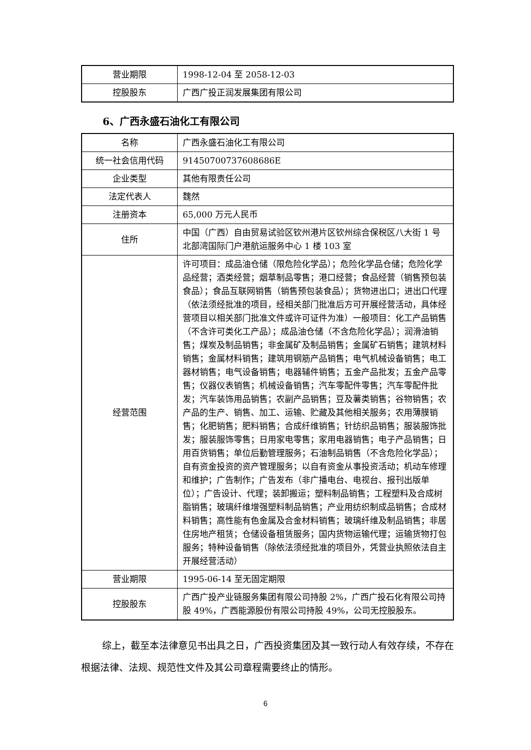| 营业期限 | 1998-12-04 至 2058-12-03 |
| 控股股东 | 广西广投正润发展集团有限公司 |
6、广西永盛石油化工有限公司
| 名称 | 广西永盛石油化工有限公司 |
| 统一社会信用代码 | 91450700737608686E |
| 企业类型 | 其他有限责任公司 |
| 法定代表人 | 魏然 |
| 注册资本 | 65,000 万元人民币 |
| 住所 | 中国（广西）自由贸易试验区钦州港片区钦州综合保税区八大街 1 号北部湾国际门户港航运服务中心 1 楼 103 室 |
| 经营范围 | 许可项目：成品油仓储（限危险化学品）；危险化学品仓储；危险化学品经营；酒类经营；烟草制品零售；港口经营；食品经营（销售预包装食品）；食品互联网销售（销售预包装食品）；货物进出口；进出口代理（依法须经批准的项目，经相关部门批准后方可开展经营活动，具体经营项目以相关部门批准文件或许可证件为准）一般项目：化工产品销售（不含许可类化工产品）；成品油仓储（不含危险化学品）；润滑油销售；煤炭及制品销售；非金属矿及制品销售；金属矿石销售；建筑材料销售；金属材料销售；建筑用钢筋产品销售；电气机械设备销售；电工器材销售；电气设备销售；电器辅件销售；五金产品批发；五金产品零售；仪器仪表销售；机械设备销售；汽车零配件零售；汽车零配件批发；汽车装饰用品销售；农副产品销售；豆及薯类销售；谷物销售；农产品的生产、销售、加工、运输、贮藏及其他相关服务；农用薄膜销售；化肥销售；肥料销售；合成纤维销售；针纺织品销售；服装服饰批发；服装服饰零售；日用家电零售；家用电器销售；电子产品销售；日用百货销售；单位后勤管理服务；石油制品销售（不含危险化学品）；自有资金投资的资产管理服务；以自有资金从事投资活动；机动车修理和维护；广告制作；广告发布（非广播电台、电视台、报刊出版单位）；广告设计、代理；装卸搬运；塑料制品销售；工程塑料及合成树脂销售；玻璃纤维增强塑料制品销售；产业用纺织制成品销售；合成材料销售；高性能有色金属及合金材料销售；玻璃纤维及制品销售；非居住房地产租赁；仓储设备租赁服务；国内货物运输代理；运输货物打包服务；特种设备销售（除依法须经批准的项目外，凭营业执照依法自主开展经营活动） |
| 营业期限 | 1995-06-14 至无固定期限 |
| 控股股东 | 广西广投产业链服务集团有限公司持股 2%，广西广投石化有限公司持股 49%，广西能源股份有限公司持股 49%，公司无控股股东。 |
综上，截至本法律意见书出具之日，广西投资集团及其一致行动人有效存续，不存在根据法律、法规、规范性文件及其公司章程需要终止的情形。
6